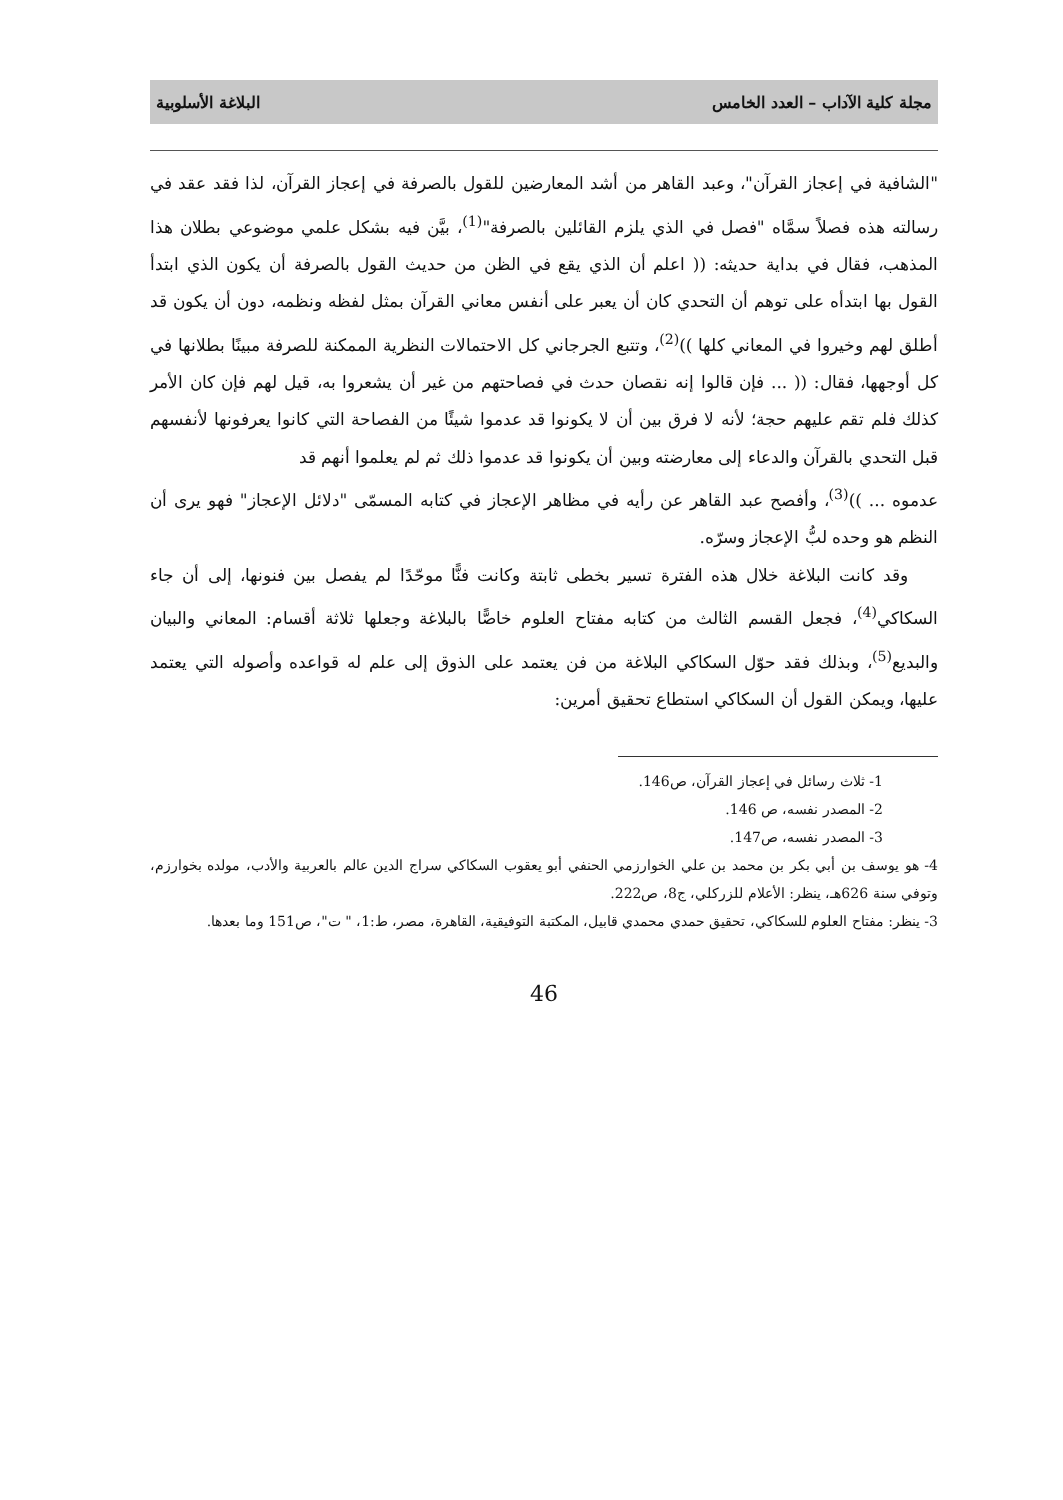مجلة كلية الآداب – العدد الخامس البلاغة الأسلوبية
"الشافية في إعجاز القرآن"، وعبد القاهر من أشد المعارضين للقول بالصرفة في إعجاز القرآن، لذا فقد عقد في رسالته هذه فصلاً سمَّاه "فصل في الذي يلزم القائلين بالصرفة"<sup>(1)</sup>، بيَّن فيه بشكل علمي موضوعي بطلان هذا المذهب، فقال في بداية حديثه: (( اعلم أن الذي يقع في الظن من حديث القول بالصرفة أن يكون الذي ابتدأ القول بها ابتدأه على توهم أن التحدي كان أن يعبر على أنفس معاني القرآن بمثل لفظه ونظمه، دون أن يكون قد أطلق لهم وخيروا في المعاني كلها ))<sup>(2)</sup>، وتتبع الجرجاني كل الاحتمالات النظرية الممكنة للصرفة مبينًا بطلانها في كل أوجهها، فقال: (( ... فإن قالوا إنه نقصان حدث في فصاحتهم من غير أن يشعروا به، قيل لهم فإن كان الأمر كذلك فلم تقم عليهم حجة؛ لأنه لا فرق بين أن لا يكونوا قد عدموا شيئًا من الفصاحة التي كانوا يعرفونها لأنفسهم قبل التحدي بالقرآن والدعاء إلى معارضته وبين أن يكونوا قد عدموا ذلك ثم لم يعلموا أنهم قد
عدموه ... ))<sup>(3)</sup>، وأفصح عبد القاهر عن رأيه في مظاهر الإعجاز في كتابه المسمّى "دلائل الإعجاز" فهو يرى أن النظم هو وحده لبُّ الإعجاز وسرّه.
وقد كانت البلاغة خلال هذه الفترة تسير بخطى ثابتة وكانت فنًّا موحّدًا لم يفصل بين فنونها، إلى أن جاء السكاكي<sup>(4)</sup>، فجعل القسم الثالث من كتابه مفتاح العلوم خاصًّا بالبلاغة وجعلها ثلاثة أقسام: المعاني والبيان والبديع<sup>(5)</sup>، وبذلك فقد حوّل السكاكي البلاغة من فن يعتمد على الذوق إلى علم له قواعده وأصوله التي يعتمد عليها، ويمكن القول أن السكاكي استطاع تحقيق أمرين:
1- ثلاث رسائل في إعجاز القرآن، ص146.
2- المصدر نفسه، ص 146.
3- المصدر نفسه، ص147.
4- هو يوسف بن أبي بكر بن محمد بن علي الخوارزمي الحنفي أبو يعقوب السكاكي سراج الدين عالم بالعربية والأدب، مولده بخوارزم، وتوفي سنة 626هـ، ينظر: الأعلام للزركلي، ج8، ص222.
3- ينظر: مفتاح العلوم للسكاكي، تحقيق حمدي محمدي قابيل، المكتبة التوفيقية، القاهرة، مصر، ط:1، " ت"، ص151 وما بعدها.
46